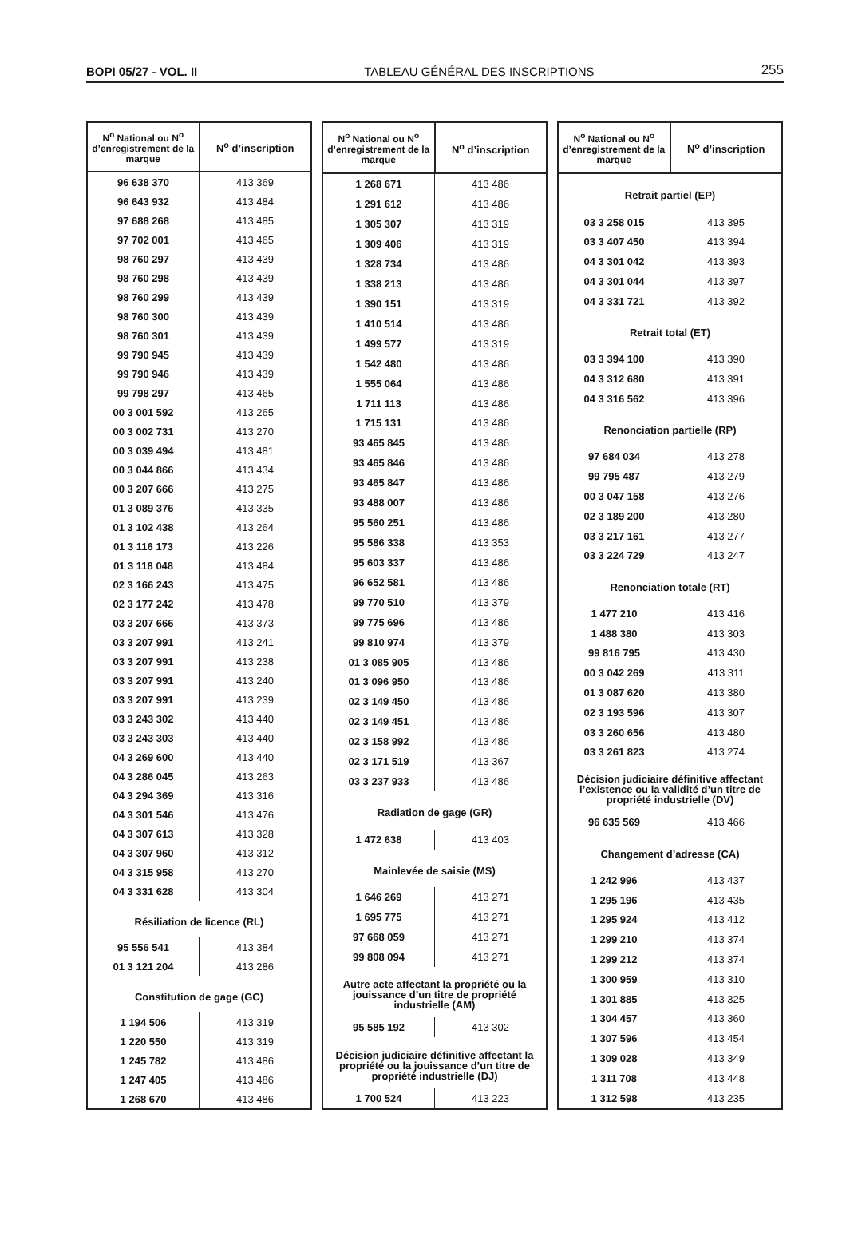BOPI 05/27 - VOL. II TABLEAU GÉNÉRAL DES INSCRIPTIONS 255
| N<sup>o</sup> National ou N<sup>o</sup> d’enregistrement de la marque | N<sup>o</sup> d’inscription |
| --- | --- |
| 96 638 370 | 413 369 |
| 96 643 932 | 413 484 |
| 97 688 268 | 413 485 |
| 97 702 001 | 413 465 |
| 98 760 297 | 413 439 |
| 98 760 298 | 413 439 |
| 98 760 299 | 413 439 |
| 98 760 300 | 413 439 |
| 98 760 301 | 413 439 |
| 99 790 945 | 413 439 |
| 99 790 946 | 413 439 |
| 99 798 297 | 413 465 |
| 00 3 001 592 | 413 265 |
| 00 3 002 731 | 413 270 |
| 00 3 039 494 | 413 481 |
| 00 3 044 866 | 413 434 |
| 00 3 207 666 | 413 275 |
| 01 3 089 376 | 413 335 |
| 01 3 102 438 | 413 264 |
| 01 3 116 173 | 413 226 |
| 01 3 118 048 | 413 484 |
| 02 3 166 243 | 413 475 |
| 02 3 177 242 | 413 478 |
| 03 3 207 666 | 413 373 |
| 03 3 207 991 | 413 241 |
| 03 3 207 991 | 413 238 |
| 03 3 207 991 | 413 240 |
| 03 3 207 991 | 413 239 |
| 03 3 243 302 | 413 440 |
| 03 3 243 303 | 413 440 |
| 04 3 269 600 | 413 440 |
| 04 3 286 045 | 413 263 |
| 04 3 294 369 | 413 316 |
| 04 3 301 546 | 413 476 |
| 04 3 307 613 | 413 328 |
| 04 3 307 960 | 413 312 |
| 04 3 315 958 | 413 270 |
| 04 3 331 628 | 413 304 |
| Résiliation de licence (RL) | |
| 95 556 541 | 413 384 |
| 01 3 121 204 | 413 286 |
| Constitution de gage (GC) | |
| 1 194 506 | 413 319 |
| 1 220 550 | 413 319 |
| 1 245 782 | 413 486 |
| 1 247 405 | 413 486 |
| 1 268 670 | 413 486 |
| N<sup>o</sup> National ou N<sup>o</sup> d’enregistrement de la marque | N<sup>o</sup> d’inscription |
| --- | --- |
| 1 268 671 | 413 486 |
| 1 291 612 | 413 486 |
| 1 305 307 | 413 319 |
| 1 309 406 | 413 319 |
| 1 328 734 | 413 486 |
| 1 338 213 | 413 486 |
| 1 390 151 | 413 319 |
| 1 410 514 | 413 486 |
| 1 499 577 | 413 319 |
| 1 542 480 | 413 486 |
| 1 555 064 | 413 486 |
| 1 711 113 | 413 486 |
| 1 715 131 | 413 486 |
| 93 465 845 | 413 486 |
| 93 465 846 | 413 486 |
| 93 465 847 | 413 486 |
| 93 488 007 | 413 486 |
| 95 560 251 | 413 486 |
| 95 586 338 | 413 353 |
| 95 603 337 | 413 486 |
| 96 652 581 | 413 486 |
| 99 770 510 | 413 379 |
| 99 775 696 | 413 486 |
| 99 810 974 | 413 379 |
| 01 3 085 905 | 413 486 |
| 01 3 096 950 | 413 486 |
| 02 3 149 450 | 413 486 |
| 02 3 149 451 | 413 486 |
| 02 3 158 992 | 413 486 |
| 02 3 171 519 | 413 367 |
| 03 3 237 933 | 413 486 |
| Radiation de gage (GR) | |
| 1 472 638 | 413 403 |
| Mainlevée de saisie (MS) | |
| 1 646 269 | 413 271 |
| 1 695 775 | 413 271 |
| 97 668 059 | 413 271 |
| 99 808 094 | 413 271 |
| Autre acte affectant la propriété ou la jouissance d’un titre de propriété industrielle (AM) | |
| 95 585 192 | 413 302 |
| Décision judiciaire définitive affectant la propriété ou la jouissance d’un titre de propriété industrielle (DJ) | |
| 1 700 524 | 413 223 |
| N<sup>o</sup> National ou N<sup>o</sup> d’enregistrement de la marque | N<sup>o</sup> d’inscription |
| --- | --- |
| Retrait partiel (EP) | |
| 03 3 258 015 | 413 395 |
| 03 3 407 450 | 413 394 |
| 04 3 301 042 | 413 393 |
| 04 3 301 044 | 413 397 |
| 04 3 331 721 | 413 392 |
| Retrait total (ET) | |
| 03 3 394 100 | 413 390 |
| 04 3 312 680 | 413 391 |
| 04 3 316 562 | 413 396 |
| Renonciation partielle (RP) | |
| 97 684 034 | 413 278 |
| 99 795 487 | 413 279 |
| 00 3 047 158 | 413 276 |
| 02 3 189 200 | 413 280 |
| 03 3 217 161 | 413 277 |
| 03 3 224 729 | 413 247 |
| Renonciation totale (RT) | |
| 1 477 210 | 413 416 |
| 1 488 380 | 413 303 |
| 99 816 795 | 413 430 |
| 00 3 042 269 | 413 311 |
| 01 3 087 620 | 413 380 |
| 02 3 193 596 | 413 307 |
| 03 3 260 656 | 413 480 |
| 03 3 261 823 | 413 274 |
| Décision judiciaire définitive affectant l’existence ou la validité d’un titre de propriété industrielle (DV) | |
| 96 635 569 | 413 466 |
| Changement d’adresse (CA) | |
| 1 242 996 | 413 437 |
| 1 295 196 | 413 435 |
| 1 295 924 | 413 412 |
| 1 299 210 | 413 374 |
| 1 299 212 | 413 374 |
| 1 300 959 | 413 310 |
| 1 301 885 | 413 325 |
| 1 304 457 | 413 360 |
| 1 307 596 | 413 454 |
| 1 309 028 | 413 349 |
| 1 311 708 | 413 448 |
| 1 312 598 | 413 235 |